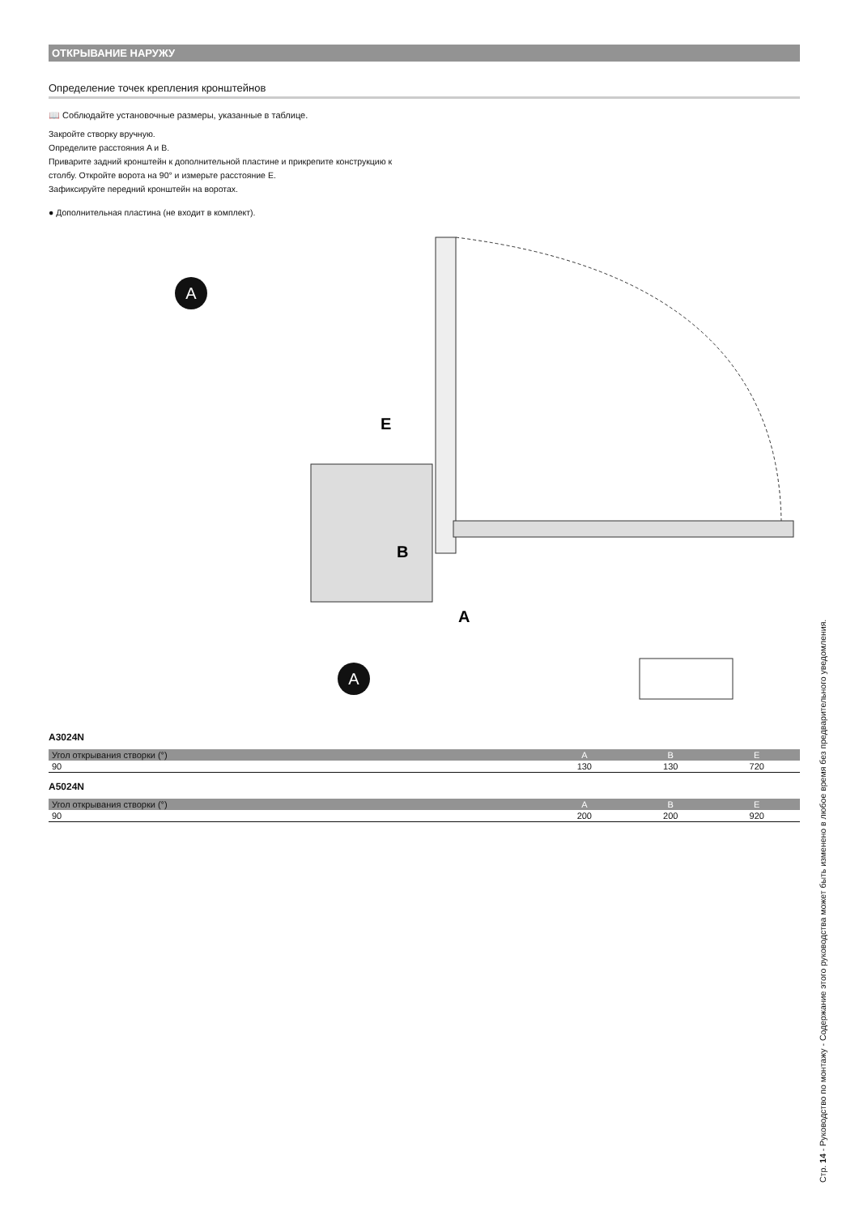ОТКРЫВАНИЕ НАРУЖУ
Определение точек крепления кронштейнов
📖 Соблюдайте установочные размеры, указанные в таблице.
Закройте створку вручную.
Определите расстояния A и B.
Приварите задний кронштейн к дополнительной пластине и прикрепите конструкцию к
столбу. Откройте ворота на 90° и измерьте расстояние E.
Зафиксируйте передний кронштейн на воротах.
● Дополнительная пластина (не входит в комплект).
A
A
E
B
A
A3024N
| Угол открывания створки (°) | A | B | E |
| --- | --- | --- | --- |
| 90 | 130 | 130 | 720 |
A5024N
| Угол открывания створки (°) | A | B | E |
| --- | --- | --- | --- |
| 90 | 200 | 200 | 920 |
Стр. 14 - Руководство по монтажу - Содержание этого руководства может быть изменено в любое время без предварительного уведомления.